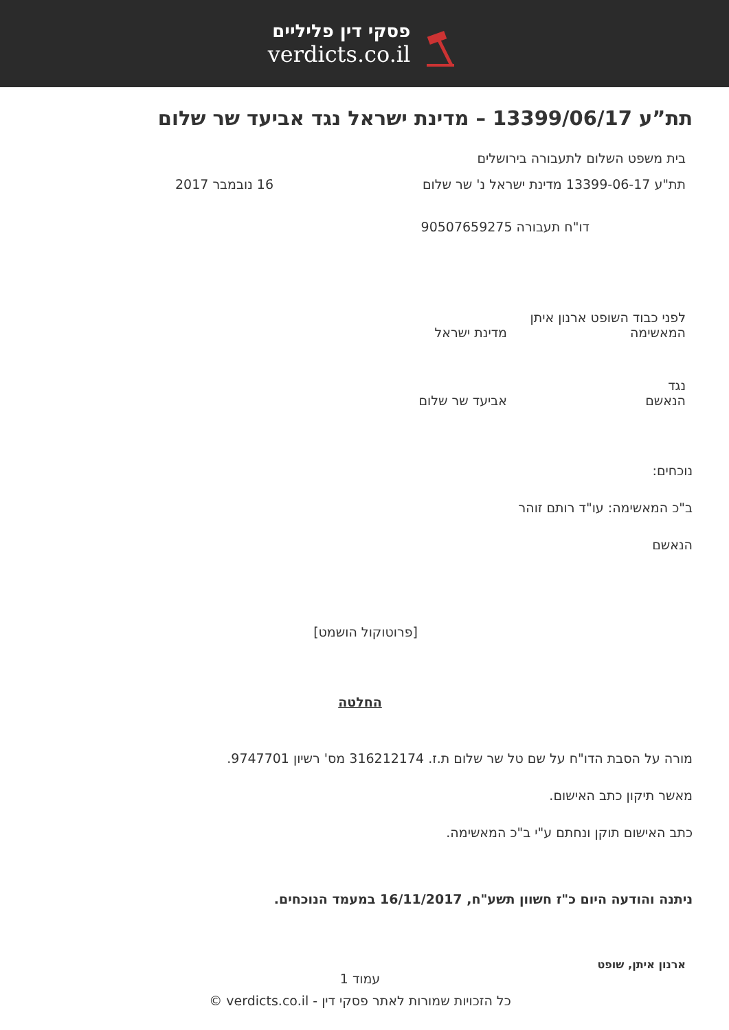פסקי דין פליליים
verdicts.co.il
תת”ע 13399/06/17 – מדינת ישראל נגד אביעד שר שלום
בית משפט השלום לתעבורה בירושלים
תת"ע 13399-06-17 מדינת ישראל נ' שר שלום 16 נובמבר 2017
דו"ח תעבורה 90507659275
לפני כבוד השופט ארנון איתן
המאשימה מדינת ישראל
נגד
הנאשם אביעד שר שלום
נוכחים:
ב"כ המאשימה: עו"ד רותם זוהר
הנאשם
[פרוטוקול הושמט]
החלטה
מורה על הסבת הדו"ח על שם טל שר שלום ת.ז. 316212174 מס' רשיון 9747701.
מאשר תיקון כתב האישום.
כתב האישום תוקן ונחתם ע"י ב"כ המאשימה.
ניתנה והודעה היום כ"ז חשוון תשע"ח, 16/11/2017 במעמד הנוכחים.
ארנון איתן, שופט
עמוד 1
כל הזכויות שמורות לאתר פסקי דין - verdicts.co.il ©